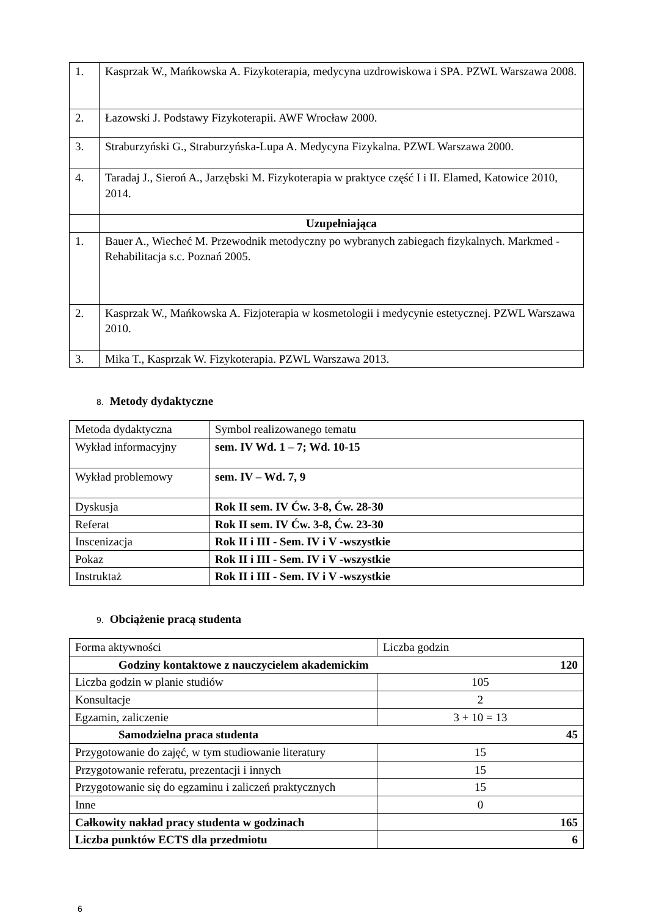| 1. | Kasprzak W., Mańkowska A. Fizykoterapia, medycyna uzdrowiskowa i SPA. PZWL Warszawa 2008. |
| 2. | Łazowski J. Podstawy Fizykoterapii. AWF Wrocław 2000. |
| 3. | Straburzyński G., Straburzyńska-Lupa A. Medycyna Fizykalna. PZWL Warszawa 2000. |
| 4. | Taradaj J., Sieroń A., Jarzębski M. Fizykoterapia w praktyce część I i II. Elamed, Katowice 2010, 2014. |
| | Uzupełniająca |
| 1. | Bauer A., Wiecheć M. Przewodnik metodyczny po wybranych zabiegach fizykalnych. Markmed - Rehabilitacja s.c. Poznań 2005. |
| 2. | Kasprzak W., Mańkowska A. Fizjoterapia w kosmetologii i medycynie estetycznej. PZWL Warszawa 2010. |
| 3. | Mika T., Kasprzak W. Fizykoterapia. PZWL Warszawa 2013. |
8. Metody dydaktyczne
| Metoda dydaktyczna | Symbol realizowanego tematu |
| Wykład informacyjny | sem. IV Wd. 1 – 7; Wd. 10-15 |
| Wykład problemowy | sem. IV – Wd. 7, 9 |
| Dyskusja | Rok II sem. IV Ćw. 3-8, Ćw. 28-30 |
| Referat | Rok II sem. IV Ćw. 3-8, Ćw. 23-30 |
| Inscenizacja | Rok II i III - Sem. IV i V -wszystkie |
| Pokaz | Rok II i III - Sem. IV i V -wszystkie |
| Instruktaż | Rok II i III - Sem. IV i V -wszystkie |
9. Obciążenie pracą studenta
| Forma aktywności | Liczba godzin |
| Godziny kontaktowe z nauczycielem akademickim 120 | |
| Liczba godzin w planie studiów | 105 |
| Konsultacje | 2 |
| Egzamin, zaliczenie | 3 + 10 = 13 |
| Samodzielna praca studenta 45 | |
| Przygotowanie do zajęć, w tym studiowanie literatury | 15 |
| Przygotowanie referatu, prezentacji i innych | 15 |
| Przygotowanie się do egzaminu i zaliczeń praktycznych | 15 |
| Inne | 0 |
| Całkowity nakład pracy studenta w godzinach | 165 |
| Liczba punktów ECTS dla przedmiotu | 6 |
6